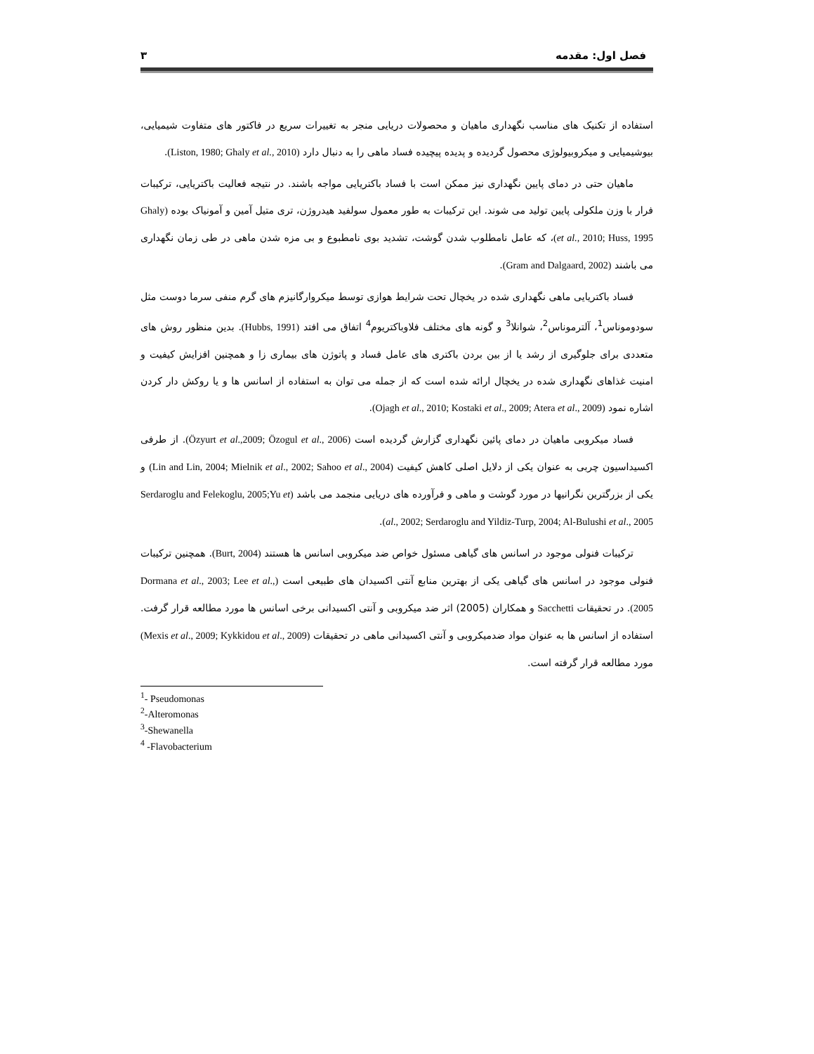فصل اول: مقدمه ۳
استفاده از تکنیک های مناسب نگهداری ماهیان و محصولات دریایی منجر به تغییرات سریع در فاکتور های متفاوت شیمیایی، بیوشیمیایی و میکروبیولوژی محصول گردیده و پدیده پیچیده فساد ماهی را به دنبال دارد (Liston, 1980; Ghaly et al., 2010).
ماهیان حتی در دمای پایین نگهداری نیز ممکن است با فساد باکتریایی مواجه باشند. در نتیجه فعالیت باکتریایی، ترکیبات فرار با وزن ملکولی پایین تولید می شوند. این ترکیبات به طور معمول سولفید هیدروژن، تری متیل آمین و آمونیاک بوده (Ghaly et al., 2010; Huss, 1995)، که عامل نامطلوب شدن گوشت، تشدید بوی نامطبوع و بی مزه شدن ماهی در طی زمان نگهداری می باشند (Gram and Dalgaard, 2002).
فساد باکتریایی ماهی نگهداری شده در یخچال تحت شرایط هوازی توسط میکروارگانیزم های گرم منفی سرما دوست مثل سودوموناس<sup>1</sup>، آلترموناس<sup>2</sup>، شوانلا<sup>3</sup> و گونه های مختلف فلاوباکتریوم<sup>4</sup> اتفاق می افتد (Hubbs, 1991). بدین منظور روش های متعددی برای جلوگیری از رشد یا از بین بردن باکتری های عامل فساد و پاتوژن های بیماری زا و همچنین افزایش کیفیت و امنیت غذاهای نگهداری شده در یخچال ارائه شده است که از جمله می توان به استفاده از اسانس ها و یا روکش دار کردن اشاره نمود (Ojagh et al., 2010; Kostaki et al., 2009; Atera et al., 2009).
فساد میکروبی ماهیان در دمای پائین نگهداری گزارش گردیده است (Özyurt et al.,2009; Özogul et al., 2006). از طرفی اکسیداسیون چربی به عنوان یکی از دلایل اصلی کاهش کیفیت (Lin and Lin, 2004; Mielnik et al., 2002; Sahoo et al., 2004) و یکی از بزرگترین نگرانیها در مورد گوشت و ماهی و فرآورده های دریایی منجمد می باشد (Serdaroglu and Felekoglu, 2005;Yu et al., 2002; Serdaroglu and Yildiz-Turp, 2004; Al-Bulushi et al., 2005).
ترکیبات فنولی موجود در اسانس های گیاهی مسئول خواص ضد میکروبی اسانس ها هستند (Burt, 2004). همچنین ترکیبات فنولی موجود در اسانس های گیاهی یکی از بهترین منابع آنتی اکسیدان های طبیعی است (Dormana et al., 2003; Lee et al., 2005). در تحقیقات Sacchetti و همکاران (2005) اثر ضد میکروبی و آنتی اکسیدانی برخی اسانس ها مورد مطالعه قرار گرفت. استفاده از اسانس ها به عنوان مواد ضدمیکروبی و آنتی اکسیدانی ماهی در تحقیقات (Mexis et al., 2009; Kykkidou et al., 2009) مورد مطالعه قرار گرفته است.
<sup>1</sup>- Pseudomonas
<sup>2</sup>-Alteromonas
<sup>3</sup>-Shewanella
<sup>4</sup> -Flavobacterium